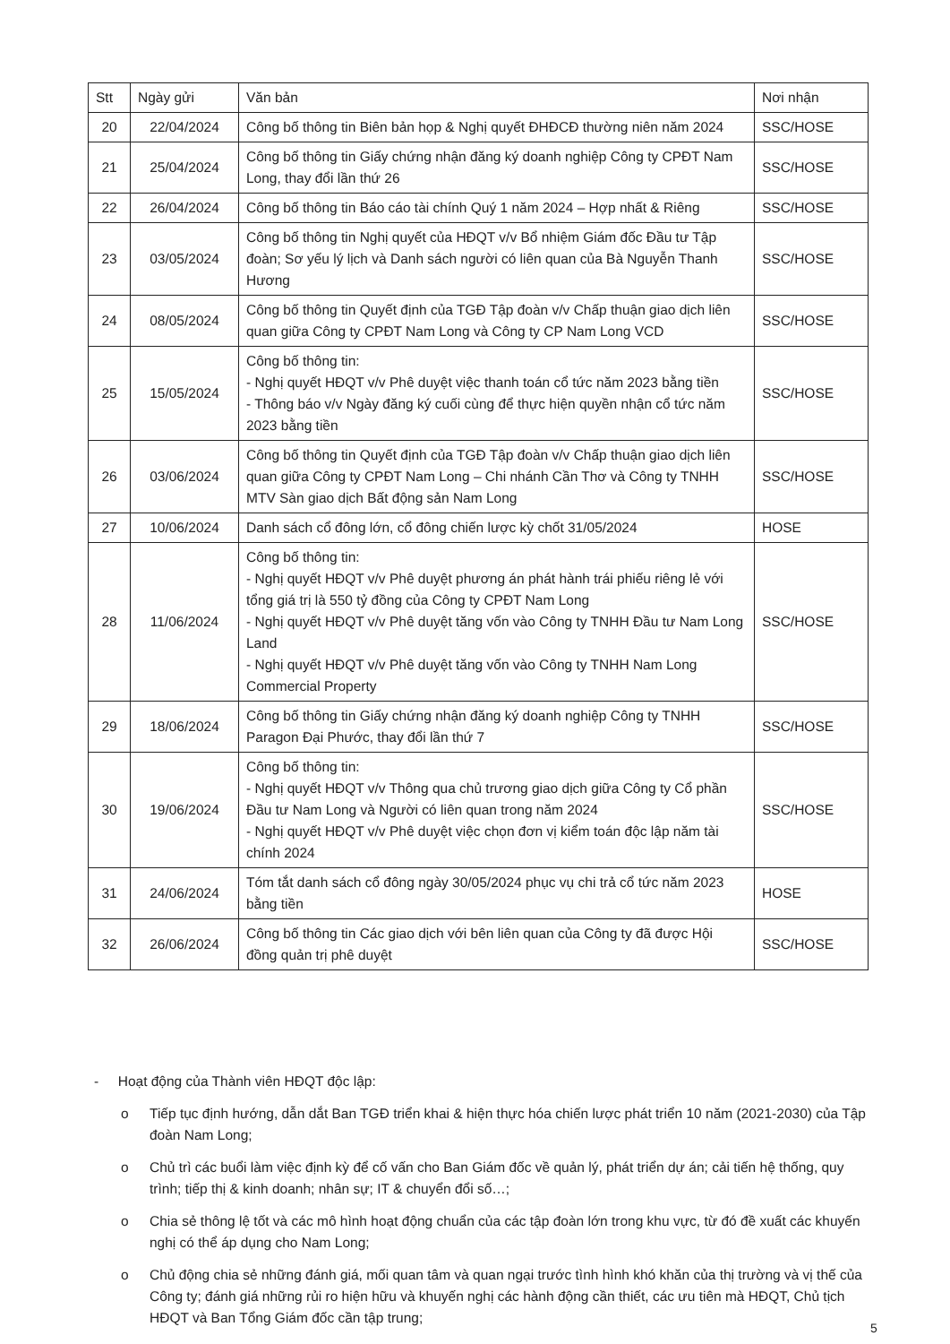| Stt | Ngày gửi | Văn bản | Nơi nhận |
| --- | --- | --- | --- |
| 20 | 22/04/2024 | Công bố thông tin Biên bản họp & Nghị quyết ĐHĐCĐ thường niên năm 2024 | SSC/HOSE |
| 21 | 25/04/2024 | Công bố thông tin Giấy chứng nhận đăng ký doanh nghiệp Công ty CPĐT Nam Long, thay đổi lần thứ 26 | SSC/HOSE |
| 22 | 26/04/2024 | Công bố thông tin Báo cáo tài chính Quý 1 năm 2024 – Hợp nhất & Riêng | SSC/HOSE |
| 23 | 03/05/2024 | Công bố thông tin Nghị quyết của HĐQT v/v Bổ nhiệm Giám đốc Đầu tư Tập đoàn; Sơ yếu lý lịch và Danh sách người có liên quan của Bà Nguyễn Thanh Hương | SSC/HOSE |
| 24 | 08/05/2024 | Công bố thông tin Quyết định của TGĐ Tập đoàn v/v Chấp thuận giao dịch liên quan giữa Công ty CPĐT Nam Long và Công ty CP Nam Long VCD | SSC/HOSE |
| 25 | 15/05/2024 | Công bố thông tin: - Nghị quyết HĐQT v/v Phê duyệt việc thanh toán cổ tức năm 2023 bằng tiền - Thông báo v/v Ngày đăng ký cuối cùng để thực hiện quyền nhận cổ tức năm 2023 bằng tiền | SSC/HOSE |
| 26 | 03/06/2024 | Công bố thông tin Quyết định của TGĐ Tập đoàn v/v Chấp thuận giao dịch liên quan giữa Công ty CPĐT Nam Long – Chi nhánh Cần Thơ và Công ty TNHH MTV Sàn giao dịch Bất động sản Nam Long | SSC/HOSE |
| 27 | 10/06/2024 | Danh sách cổ đông lớn, cổ đông chiến lược kỳ chốt 31/05/2024 | HOSE |
| 28 | 11/06/2024 | Công bố thông tin: - Nghị quyết HĐQT v/v Phê duyệt phương án phát hành trái phiếu riêng lẻ với tổng giá trị là 550 tỷ đồng của Công ty CPĐT Nam Long - Nghị quyết HĐQT v/v Phê duyệt tăng vốn vào Công ty TNHH Đầu tư Nam Long Land - Nghị quyết HĐQT v/v Phê duyệt tăng vốn vào Công ty TNHH Nam Long Commercial Property | SSC/HOSE |
| 29 | 18/06/2024 | Công bố thông tin Giấy chứng nhận đăng ký doanh nghiệp Công ty TNHH Paragon Đại Phước, thay đổi lần thứ 7 | SSC/HOSE |
| 30 | 19/06/2024 | Công bố thông tin: - Nghị quyết HĐQT v/v Thông qua chủ trương giao dịch giữa Công ty Cổ phần Đầu tư Nam Long và Người có liên quan trong năm 2024 - Nghị quyết HĐQT v/v Phê duyệt việc chọn đơn vị kiểm toán độc lập năm tài chính 2024 | SSC/HOSE |
| 31 | 24/06/2024 | Tóm tắt danh sách cổ đông ngày 30/05/2024 phục vụ chi trả cổ tức năm 2023 bằng tiền | HOSE |
| 32 | 26/06/2024 | Công bố thông tin Các giao dịch với bên liên quan của Công ty đã được Hội đồng quản trị phê duyệt | SSC/HOSE |
- Hoạt động của Thành viên HĐQT độc lập:
o Tiếp tục định hướng, dẫn dắt Ban TGĐ triển khai & hiện thực hóa chiến lược phát triển 10 năm (2021-2030) của Tập đoàn Nam Long;
o Chủ trì các buổi làm việc định kỳ để cố vấn cho Ban Giám đốc về quản lý, phát triển dự án; cải tiến hệ thống, quy trình; tiếp thị & kinh doanh; nhân sự; IT & chuyển đổi số…;
o Chia sẻ thông lệ tốt và các mô hình hoạt động chuẩn của các tập đoàn lớn trong khu vực, từ đó đề xuất các khuyến nghị có thể áp dụng cho Nam Long;
o Chủ động chia sẻ những đánh giá, mối quan tâm và quan ngại trước tình hình khó khăn của thị trường và vị thế của Công ty; đánh giá những rủi ro hiện hữu và khuyến nghị các hành động cần thiết, các ưu tiên mà HĐQT, Chủ tịch HĐQT và Ban Tổng Giám đốc cần tập trung;
5